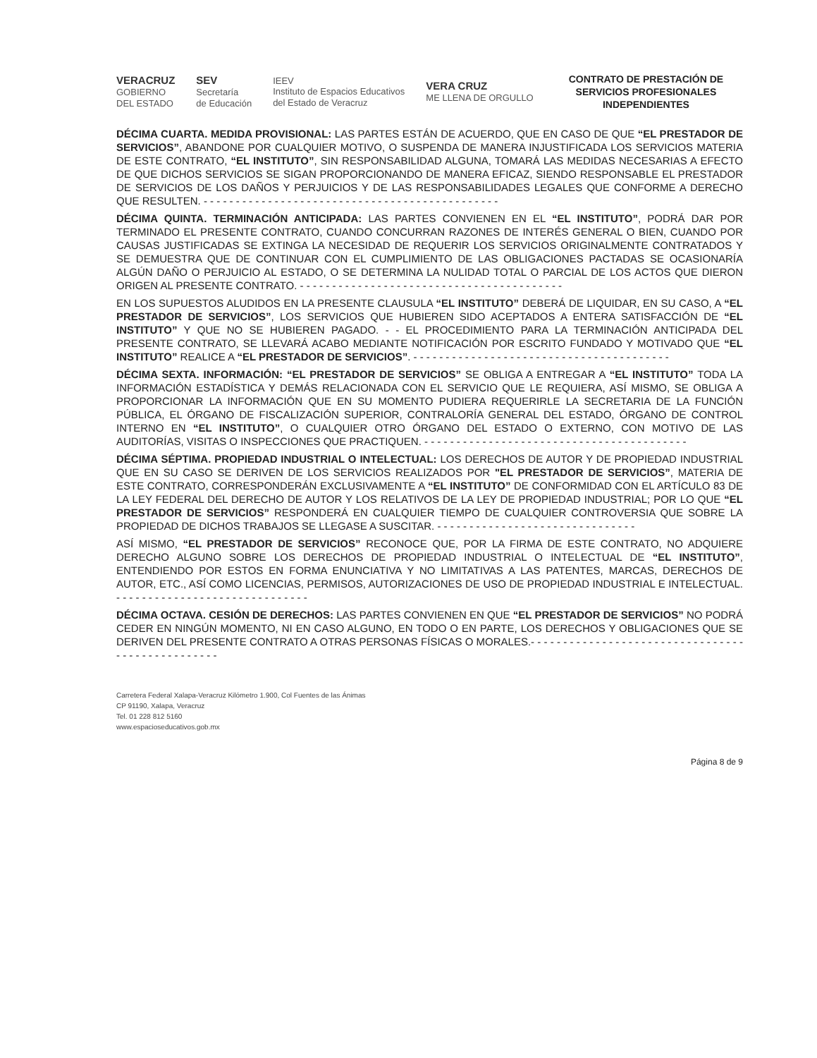VERACRUZ
GOBIERNO
DEL ESTADO
SEV
Secretaría
de Educación
IEEV
Instituto de Espacios Educativos
del Estado de Veracruz
VERA CRUZ
ME LLENA DE ORGULLO
CONTRATO DE PRESTACIÓN DE
SERVICIOS PROFESIONALES
INDEPENDIENTES
DÉCIMA CUARTA. MEDIDA PROVISIONAL: LAS PARTES ESTÁN DE ACUERDO, QUE EN CASO DE QUE “EL PRESTADOR DE SERVICIOS”, ABANDONE POR CUALQUIER MOTIVO, O SUSPENDA DE MANERA INJUSTIFICADA LOS SERVICIOS MATERIA DE ESTE CONTRATO, “EL INSTITUTO”, SIN RESPONSABILIDAD ALGUNA, TOMARÁ LAS MEDIDAS NECESARIAS A EFECTO DE QUE DICHOS SERVICIOS SE SIGAN PROPORCIONANDO DE MANERA EFICAZ, SIENDO RESPONSABLE EL PRESTADOR DE SERVICIOS DE LOS DAÑOS Y PERJUICIOS Y DE LAS RESPONSABILIDADES LEGALES QUE CONFORME A DERECHO QUE RESULTEN. - - - - - - - - - - - - - - - - - - - - - - - - - - - - - - - - - - - - - - - - - - - - - -
DÉCIMA QUINTA. TERMINACIÓN ANTICIPADA: LAS PARTES CONVIENEN EN EL “EL INSTITUTO”, PODRÁ DAR POR TERMINADO EL PRESENTE CONTRATO, CUANDO CONCURRAN RAZONES DE INTERÉS GENERAL O BIEN, CUANDO POR CAUSAS JUSTIFICADAS SE EXTINGA LA NECESIDAD DE REQUERIR LOS SERVICIOS ORIGINALMENTE CONTRATADOS Y SE DEMUESTRA QUE DE CONTINUAR CON EL CUMPLIMIENTO DE LAS OBLIGACIONES PACTADAS SE OCASIONARÍA ALGÚN DAÑO O PERJUICIO AL ESTADO, O SE DETERMINA LA NULIDAD TOTAL O PARCIAL DE LOS ACTOS QUE DIERON ORIGEN AL PRESENTE CONTRATO. - - - - - - - - - - - - - - - - - - - - - - - - - - - - - - - - - - - - - - - - -
EN LOS SUPUESTOS ALUDIDOS EN LA PRESENTE CLAUSULA “EL INSTITUTO” DEBERÁ DE LIQUIDAR, EN SU CASO, A “EL PRESTADOR DE SERVICIOS”, LOS SERVICIOS QUE HUBIEREN SIDO ACEPTADOS A ENTERA SATISFACCIÓN DE “EL INSTITUTO” Y QUE NO SE HUBIEREN PAGADO. - - EL PROCEDIMIENTO PARA LA TERMINACIÓN ANTICIPADA DEL PRESENTE CONTRATO, SE LLEVARÁ ACABO MEDIANTE NOTIFICACIÓN POR ESCRITO FUNDADO Y MOTIVADO QUE “EL INSTITUTO” REALICE A “EL PRESTADOR DE SERVICIOS”. - - - - - - - - - - - - - - - - - - - - - - - - - - - - - - - - - - - - - - - -
DÉCIMA SEXTA. INFORMACIÓN: “EL PRESTADOR DE SERVICIOS” SE OBLIGA A ENTREGAR A “EL INSTITUTO” TODA LA INFORMACIÓN ESTADÍSTICA Y DEMÁS RELACIONADA CON EL SERVICIO QUE LE REQUIERA, ASÍ MISMO, SE OBLIGA A PROPORCIONAR LA INFORMACIÓN QUE EN SU MOMENTO PUDIERA REQUERIRLE LA SECRETARIA DE LA FUNCIÓN PÚBLICA, EL ÓRGANO DE FISCALIZACIÓN SUPERIOR, CONTRALORÍA GENERAL DEL ESTADO, ÓRGANO DE CONTROL INTERNO EN “EL INSTITUTO”, O CUALQUIER OTRO ÓRGANO DEL ESTADO O EXTERNO, CON MOTIVO DE LAS AUDITORÍAS, VISITAS O INSPECCIONES QUE PRACTIQUEN. - - - - - - - - - - - - - - - - - - - - - - - - - - - - - - - - - - - - - - - - -
DÉCIMA SÉPTIMA. PROPIEDAD INDUSTRIAL O INTELECTUAL: LOS DERECHOS DE AUTOR Y DE PROPIEDAD INDUSTRIAL QUE EN SU CASO SE DERIVEN DE LOS SERVICIOS REALIZADOS POR "EL PRESTADOR DE SERVICIOS”, MATERIA DE ESTE CONTRATO, CORRESPONDERÁN EXCLUSIVAMENTE A “EL INSTITUTO” DE CONFORMIDAD CON EL ARTÍCULO 83 DE LA LEY FEDERAL DEL DERECHO DE AUTOR Y LOS RELATIVOS DE LA LEY DE PROPIEDAD INDUSTRIAL; POR LO QUE “EL PRESTADOR DE SERVICIOS” RESPONDERÁ EN CUALQUIER TIEMPO DE CUALQUIER CONTROVERSIA QUE SOBRE LA PROPIEDAD DE DICHOS TRABAJOS SE LLEGASE A SUSCITAR. - - - - - - - - - - - - - - - - - - - - - - - - - - - - - - -
ASÍ MISMO, “EL PRESTADOR DE SERVICIOS” RECONOCE QUE, POR LA FIRMA DE ESTE CONTRATO, NO ADQUIERE DERECHO ALGUNO SOBRE LOS DERECHOS DE PROPIEDAD INDUSTRIAL O INTELECTUAL DE “EL INSTITUTO”, ENTENDIENDO POR ESTOS EN FORMA ENUNCIATIVA Y NO LIMITATIVAS A LAS PATENTES, MARCAS, DERECHOS DE AUTOR, ETC., ASÍ COMO LICENCIAS, PERMISOS, AUTORIZACIONES DE USO DE PROPIEDAD INDUSTRIAL E INTELECTUAL. - - - - - - - - - - - - - - - - - - - - - - - - - - - - - -
DÉCIMA OCTAVA. CESIÓN DE DERECHOS: LAS PARTES CONVIENEN EN QUE “EL PRESTADOR DE SERVICIOS” NO PODRÁ CEDER EN NINGÚN MOMENTO, NI EN CASO ALGUNO, EN TODO O EN PARTE, LOS DERECHOS Y OBLIGACIONES QUE SE DERIVEN DEL PRESENTE CONTRATO A OTRAS PERSONAS FÍSICAS O MORALES.- - - - - - - - - - - - - - - - - - - - - - - - - - - - - - - - - - - - - - - - - - - - - - - - -
Carretera Federal Xalapa-Veracruz Kilómetro 1.900, Col Fuentes de las Ánimas
CP 91190, Xalapa, Veracruz
Tel. 01 228 812 5160
www.espacioseducativos.gob.mx
Página 8 de 9